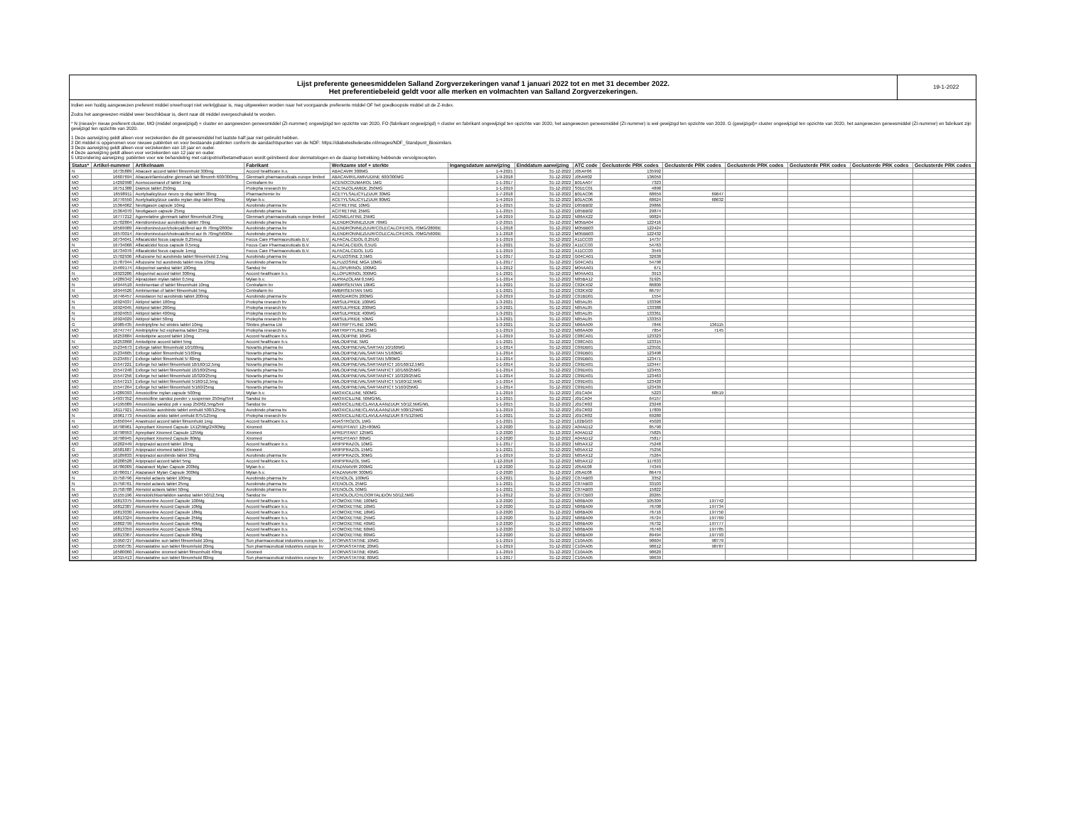Lijst preferente geneesmiddelen Salland Zorgverzekeringen vanaf 1 januari 2022 tot en met 31 december 2022.
Het preferentiebeleid geldt voor alle merken en volmachten van Salland Zorgverzekeringen.
19-1-2022
Indien een huidig aangewezen preferent middel onverhoopt niet verkrijgbaar is, mag uitgeweken worden naar het voorgaande preferente middel OF het goedkoopste middel uit de Z-index.
Zodra het aangewezen middel weer beschikbaar is, dient naar dit middel overgeschakeld te worden.
* N (nieuw)= nieuw preferent cluster, MO (middel ongewijzigd) = cluster en aangewezen geneesmiddel (ZI-nummer) ongewijzigd ten opzichte van 2020, FO (fabrikant ongewijzigd) = cluster en fabrikant ongewijzigd ten opzichte van 2020, het aangewezen geneesmiddel (ZI-nummer) is wel gewijzigd ten opzichte van 2020. G (gewijzigd)= cluster ongewijzigd ten opzichte van 2020, het aangewezen geneesmiddel (ZI-nummer) en fabrikant zijn gewijzigd ten opzichte van 2020.
1 Deze aanwijzing geldt alleen voor verzekerden die dit geneesmiddel het laatste half jaar niet gebruikt hebben.
2 Dit middel is opgenomen voor nieuwe patiënten en voor bestaande patiënten conform de aandachtspunten van de NDF: https://diabetesfederatie.nl/images/NDF_Standpunt_Biosimilars
3 Deze aanwijzing geldt alleen voor verzekerden van 18 jaar en ouder.
4 Deze aanwijzing geldt alleen voor verzekerden van 12 jaar en ouder.
5 Uitzondering aanwijzing: patiënten voor wie behandeling met calcipotriol/betamethason wordt geïnitieerd door dermatologen en de daarop betrekking hebbende vervolgrecepten.
| Status* | Artikel-nummer | Artikelnaam | Fabrikant | Werkzame stof + sterkte | Ingangsdatum aanwijzing | Einddatum aanwijzing | ATC code | Geclusterde PRK codes | Geclusterde PRK codes | Geclusterde PRK codes | Geclusterde PRK codes | Geclusterde PRK codes | Geclusterde PRK codes |
| --- | --- | --- | --- | --- | --- | --- | --- | --- | --- | --- | --- | --- | --- |
| N | 16735889 | Abacavir accord tablet filmomhuld 300mg | Accord healthcare b.v. | ABACAVIR 300MG | 1-4-2021 | 31-12-2022 | J05AF06 | 135992 | | | | | |
| MO | 16607694 | Abacavir/lamivudine glenmark tab filmomh 600/300mg | Glenmark pharmaceuticals europe limited | ABACAVIR/LAMIVUDINE 600/300MG | 1-9-2018 | 31-12-2022 | J05AR02 | 136050 | | | | | |
| MO | 14292998 | Acenocoumarol cf tablet 1mg | Centrafarm bv | ACENOCOUMAROL 1MG | 1-1-2017 | 31-12-2022 | B01AA07 | 7323 | | | | | |
| MO | 16751388 | Diamox tablet 250mg | Prolepha research bv | ACETAZOLAMIDE 250MG | 1-1-2019 | 31-12-2022 | S01EC01 | 4898 | | | | | |
| MO | 16598911 | Acetylsalicylzuur neuro rp disp tablet 30mg | Pharmachemie bv | ACETYLSALICYLZUUR 30MG | 1-7-2018 | 31-12-2022 | B01AC06 | 68659 | 69647 | | | | |
| MO | 16776550 | Acetylsalicylzuur cardio mylan disp tablet 80mg | Mylan b.v. | ACETYLSALICYLZUUR 80MG | 1-4-2019 | 31-12-2022 | B01AC06 | 68624 | 68632 | | | | |
| MO | 15364062 | Neotigason capsule 10mg | Aurobindo pharma bv | ACITRETINE 10MG | 1-1-2015 | 31-12-2022 | D05BB02 | 29866 | | | | | |
| MO | 15364070 | Neotigason capsule 25mg | Aurobindo pharma bv | ACITRETINE 25MG | 1-1-2015 | 31-12-2022 | D05BB02 | 29874 | | | | | |
| MO | 16777212 | Agomelatine glenmark tablet filmomhuld 25mg | Glenmark pharmaceuticals europe limited | AGOMELATINE 25MG | 1-6-2019 | 31-12-2022 | N06AX22 | 90824 | | | | | |
| MO | 15702804 | Alendroninezuur aurobindo tablet 70mg | Aurobindo pharma bv | ALENDRONINEZUUR 70MG | 1-2-2015 | 31-12-2022 | M05BA04 | 122416 | | | | | |
| MO | 16569989 | Alendroninezuur/cholecalciferol aur tb 70mg/2800ie | Aurobindo pharma bv | ALENDRONINEZUUR/COLECALCIFEROL 70MG/2800IE | 1-1-2018 | 31-12-2022 | M05BB03 | 122424 | | | | | |
| MO | 16570014 | Alendroninezuur/cholecalciferol aur tb 70mg/5600ie | Aurobindo pharma bv | ALENDRONINEZUUR/COLECALCIFEROL 70MG/5600IE | 1-1-2018 | 31-12-2022 | M05BB03 | 122432 | | | | | |
| MO | 16734041 | Alfacalcidol focus capsule 0,25mcg | Focus Care Pharmaceuticals B.V. | ALFACALCIDOL 0,25UG | 1-1-2019 | 31-12-2022 | A11CC03 | 14737 | | | | | |
| N | 16734068 | Alfacalcidol focus capsule 0,5mcg | Focus Care Pharmaceuticals B.V. | ALFACALCIDOL 0,5UG | 1-1-2021 | 31-12-2022 | A11CC03 | 54763 | | | | | |
| MO | 16734076 | Alfacalcidol focus capsule 1mcg | Focus Care Pharmaceuticals B.V. | ALFACALCIDOL 1UG | 1-1-2019 | 31-12-2022 | A11CC03 | 3549 | | | | | |
| MO | 15702936 | Alfuzosine hcl aurobindo tablet filmomhuld 2,5mg | Aurobindo pharma bv | ALFUZOSINE 2,5MG | 1-1-2017 | 31-12-2022 | G04CA01 | 32638 | | | | | |
| MO | 15787044 | Alfuzosine hcl aurobindo tablet mva 10mg | Aurobindo pharma bv | ALFUZOSINE MGA 10MG | 1-1-2017 | 31-12-2022 | G04CA01 | 54798 | | | | | |
| MO | 15469174 | Allopurinol sandoz tablet 100mg | Sandoz bv | ALLOPURINOL 100MG | 1-1-2012 | 31-12-2022 | M04AA01 | 671 | | | | | |
| N | 16923286 | Allopurinol accord tablet 300mg | Accord healthcare b.v. | ALLOPURINOL 300MG | 1-1-2021 | 31-12-2022 | M04AA01 | 3913 | | | | | |
| MO | 14289342 | Alprazolam mylan tablet 0,5mg | Mylan b.v. | ALPRAZOLAM 0,5MG | 1-1-2014 | 31-12-2022 | N05BA12 | 31925 | | | | | |
| N | 16944518 | Ambrisentan cf tablet filmomhuld 10mg | Centrafarm bv | AMBRISENTAN 10MG | 1-1-2021 | 31-12-2022 | C02KX02 | 86800 | | | | | |
| N | 16944526 | Ambrisentan cf tablet filmomhuld 5mg | Centrafarm bv | AMBRISENTAN 5MG | 1-1-2021 | 31-12-2022 | C02KX02 | 86797 | | | | | |
| MO | 16746457 | Amiodaron hcl aurobindo tablet 200mg | Aurobindo pharma bv | AMIODARON 200MG | 1-2-2019 | 31-12-2022 | C01BD01 | 1554 | | | | | |
| N | 16924037 | Aktiprol tablet 100mg | Prolepha research bv | AMISULPRIDE 100MG | 1-3-2021 | 31-12-2022 | N05AL05 | 133396 | | | | | |
| N | 16924045 | Aktiprol tablet 200mg | Prolepha research bv | AMISULPRIDE 200MG | 1-3-2021 | 31-12-2022 | N05AL05 | 133388 | | | | | |
| N | 16924053 | Aktiprol tablet 400mg | Prolepha research bv | AMISULPRIDE 400MG | 1-3-2021 | 31-12-2022 | N05AL05 | 133361 | | | | | |
| N | 16924029 | Aktiprol tablet 50mg | Prolepha research bv | AMISULPRIDE 50MG | 1-3-2021 | 31-12-2022 | N05AL05 | 133353 | | | | | |
| G | 16985435 | Amitriptyline hcl strides tablet 10mg | Strides pharma Ltd | AMITRIPTYLINE 10MG | 1-3-2021 | 31-12-2022 | N06AA09 | 7846 | 136115 | | | | |
| MO | 16747747 | Amitriptyline hcl expharma tablet 25mg | Prolepha research bv | AMITRIPTYLINE 25MG | 1-1-2019 | 31-12-2022 | N06AA09 | 7854 | 7145 | | | | |
| MO | 16253884 | Amlodipine accord tablet 10mg | Accord healthcare b.v. | AMLODIPINE 10MG | 1-1-2019 | 31-12-2022 | C08CA01 | 123323 | | | | | |
| N | 16253868 | Amlodipine accord tablet 5mg | Accord healthcare b.v. | AMLODIPINE 5MG | 1-1-2021 | 31-12-2022 | C08CA01 | 123315 | | | | | |
| MO | 15234673 | Exforge tablet filmomhuld 10/160mg | Novartis pharma bv | AMLODIPINE/VALSARTAN 10/160MG | 1-1-2014 | 31-12-2022 | C09DB01 | 123501 | | | | | |
| MO | 15234665 | Exforge tablet filmomhuld 5/160mg | Novartis pharma bv | AMLODIPINE/VALSARTAN 5/160MG | 1-1-2014 | 31-12-2022 | C09DB01 | 123498 | | | | | |
| MO | 15234657 | Exforge tablet filmomhuld 5/ 80mg | Novartis pharma bv | AMLODIPINE/VALSARTAN 5/80MG | 1-1-2014 | 31-12-2022 | C09DB01 | 123471 | | | | | |
| MO | 15547221 | Exforge hct tablet filmomhuld 10/160/12,5mg | Novartis pharma bv | AMLODIPINE/VALSARTAN/HCT 10/160/12,5MG | 1-1-2014 | 31-12-2022 | C09DX01 | 123447 | | | | | |
| MO | 15547248 | Exforge hct tablet filmomhuld 10/160/25mg | Novartis pharma bv | AMLODIPINE/VALSARTAN/HCT 10/160/25MG | 1-1-2014 | 31-12-2022 | C09DX01 | 123455 | | | | | |
| MO | 15547256 | Exforge hct tablet filmomhuld 10/320/25mg | Novartis pharma bv | AMLODIPINE/VALSARTAN/HCT 10/320/25MG | 1-1-2014 | 31-12-2022 | C09DX01 | 123463 | | | | | |
| MO | 15547213 | Exforge hct tablet filmomhuld 5/160/12,5mg | Novartis pharma bv | AMLODIPINE/VALSARTAN/HCT 5/160/12,5MG | 1-1-2014 | 31-12-2022 | C09DX01 | 123420 | | | | | |
| MO | 15547264 | Exforge hct tablet filmomhuld 5/160/25mg | Novartis pharma bv | AMLODIPINE/VALSARTAN/HCT 5/160/25MG | 1-1-2014 | 31-12-2022 | C09DX01 | 123439 | | | | | |
| MO | 14289393 | Amoxicilline mylan capsule 500mg | Mylan b.v. | AMOXICILLINE 500MG | 1-1-2019 | 31-12-2022 | J01CA04 | 5223 | 68519 | | | | |
| MO | 14937352 | Amoxicilline sandoz poeder v suspensie 250mg/5ml | Sandoz bv | AMOXICILLINE 50MG/ML | 1-1-2015 | 31-12-2022 | J01CA04 | 64157 | | | | | |
| MO | 14195089 | Amoxi/clav sandoz pdr v susp 250/62,5mg/5ml | Sandoz bv | AMOXICILLINE/CLAVULAANZUUR 50/12,5MG/ML | 1-1-2015 | 31-12-2022 | J01CR02 | 23248 | | | | | |
| MO | 16117921 | Amoxi/clav aurobindo tablet omhuld 500/125mg | Aurobindo pharma bv | AMOXICILLINE/CLAVULAANZUUR 500/125MG | 1-1-2019 | 31-12-2022 | J01CR02 | 17809 | | | | | |
| N | 16961773 | Amoxi/clav aristo tablet omhuld 875/125mg | Prolepha research bv | AMOXICILLINE/CLAVULAANZUUR 875/125MG | 1-1-2021 | 31-12-2022 | J01CR02 | 69280 | | | | | |
| N | 15650944 | Anastrozol accord tablet filmomhuld 1mg | Accord healthcare b.v. | ANASTROZOL 1MG | 1-1-2021 | 31-12-2022 | L02BG03 | 45020 | | | | | |
| MO | 16798961 | Aprepitant Xiromed Capsule 1X125Mg/2X80Mg | Xiromed | APREPITANT 125+80MG | 1-2-2020 | 31-12-2022 | A04AD12 | 85790 | | | | | |
| MO | 16798953 | Aprepitant Xiromed Capsule 125Mg | Xiromed | APREPITANT 125MG | 1-2-2020 | 31-12-2022 | A04AD12 | 75825 | | | | | |
| MO | 16798945 | Aprepitant Xiromed Capsule 80Mg | Xiromed | APREPITANT 80MG | 1-2-2020 | 31-12-2022 | A04AD12 | 75817 | | | | | |
| MO | 16202449 | Aripiprazol accord tablet 10mg | Accord healthcare b.v. | ARIPIPRAZOL 10MG | 1-1-2017 | 31-12-2022 | N05AX12 | 75248 | | | | | |
| G | 16581687 | Aripiprazol xiromed tablet 15mg | Xiromed | ARIPIPRAZOL 15MG | 1-1-2021 | 31-12-2022 | N05AX12 | 75256 | | | | | |
| MO | 16189833 | Aripiprazol aurobindo tablet 30mg | Aurobindo pharma bv | ARIPIPRAZOL 30MG | 1-1-2019 | 31-12-2022 | N05AX12 | 75264 | | | | | |
| MO | 16208528 | Aripiprazol accord tablet 5mg | Accord healthcare b.v. | ARIPIPRAZOL 5MG | 1-12-2018 | 31-12-2022 | N05AX12 | 117633 | | | | | |
| MO | 16786009 | Atazanavir Mylan Capsule 200Mg | Mylan b.v. | ATAZANAVIR 200MG | 1-2-2020 | 31-12-2022 | J05AE08 | 74349 | | | | | |
| MO | 16786017 | Atazanavir Mylan Capsule 300Mg | Mylan b.v. | ATAZANAVIR 300MG | 1-2-2020 | 31-12-2022 | J05AE08 | 86479 | | | | | |
| N | 15758796 | Atenolol actavis tablet 100mg | Aurobindo pharma bv | ATENOLOL 100MG | 1-2-2021 | 31-12-2022 | C07AB03 | 3352 | | | | | |
| N | 15758761 | Atenolol actavis tablet 25mg | Aurobindo pharma bv | ATENOLOL 25MG | 1-1-2021 | 31-12-2022 | C07AB03 | 33103 | | | | | |
| N | 15758788 | Atenolol actavis tablet 50mg | Aurobindo pharma bv | ATENOLOL 50MG | 1-1-2021 | 31-12-2022 | C07AB03 | 15822 | | | | | |
| MO | 15155196 | Atenolol/chloortalidon sandoz tablet 50/12,5mg | Sandoz bv | ATENOLOL/CHLOORTALIDON 50/12,5MG | 1-1-2012 | 31-12-2022 | C07CB03 | 20265 | | | | | |
| MO | 16813375 | Atomoxetine Accord Capsule 100Mg | Accord healthcare b.v. | ATOMOXETINE 100MG | 1-2-2020 | 31-12-2022 | N06BA09 | 105309 | 197742 | | | | |
| MO | 16812387 | Atomoxetine Accord Capsule 10Mg | Accord healthcare b.v. | ATOMOXETINE 10MG | 1-2-2020 | 31-12-2022 | N06BA09 | 76708 | 197734 | | | | |
| MO | 16813030 | Atomoxetine Accord Capsule 18Mg | Accord healthcare b.v. | ATOMOXETINE 18MG | 1-2-2020 | 31-12-2022 | N06BA09 | 76716 | 197750 | | | | |
| MO | 16813324 | Atomoxetine Accord Capsule 25Mg | Accord healthcare b.v. | ATOMOXETINE 25MG | 1-2-2020 | 31-12-2022 | N06BA09 | 76724 | 197769 | | | | |
| MO | 16802799 | Atomoxetine Accord Capsule 40Mg | Accord healthcare b.v. | ATOMOXETINE 40MG | 1-2-2020 | 31-12-2022 | N06BA09 | 76732 | 197777 | | | | |
| MO | 16813359 | Atomoxetine Accord Capsule 60Mg | Accord healthcare b.v. | ATOMOXETINE 60MG | 1-2-2020 | 31-12-2022 | N06BA09 | 76740 | 197785 | | | | |
| MO | 16813367 | Atomoxetine Accord Capsule 80Mg | Accord healthcare b.v. | ATOMOXETINE 80MG | 1-2-2020 | 31-12-2022 | N06BA09 | 89494 | 197793 | | | | |
| MO | 15950727 | Atorvastatine sun tablet filmomhuld 10mg | Sun pharmaceutical industries europe bv | ATORVASTATINE 10MG | 1-1-2019 | 31-12-2022 | C10AA05 | 98604 | 98779 | | | | |
| MO | 15950735 | Atorvastatine sun tablet filmomhuld 20mg | Sun pharmaceutical industries europe bv | ATORVASTATINE 20MG | 1-1-2019 | 31-12-2022 | C10AA05 | 98612 | 98787 | | | | |
| MO | 16580060 | Atorvastatine xiromed tablet filmomhuld 40mg | Xiromed | ATORVASTATINE 40MG | 1-1-2019 | 31-12-2022 | C10AA05 | 98620 | | | | | |
| MO | 16315413 | Atorvastatine sun tablet filmomhuld 80mg | Sun pharmaceutical industries europe bv | ATORVASTATINE 80MG | 1-1-2017 | 31-12-2022 | C10AA05 | 98639 | | | | | |